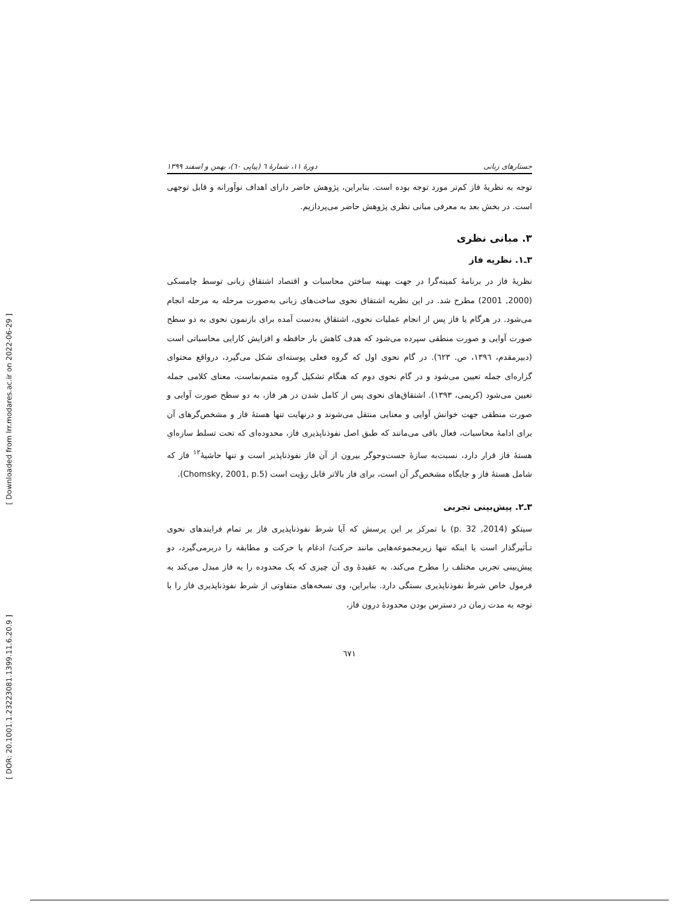[ Downloaded from lrr.modares.ac.ir on 2022-06-29 ]
[ DOR: 20.1001.1.23223081.1399.11.6.20.9 ]
جستارهای زبانی دورهٔ ۱۱، شمارهٔ ٦ (پیاپی ٦٠)، بهمن و اسفند ۱۳۹۹
توجه به نظریهٔ فاز کم‌تر مورد توجه بوده است. بنابراین، پژوهش حاضر دارای اهداف نوآورانه و قابل توجهی است. در بخش بعد به معرفی مبانی نظری پژوهش حاضر می‌پردازیم.
۳. مبانی نظری
۳ـ۱. نظریه فاز
نظریهٔ فاز در برنامهٔ کمینه‌گرا در جهت بهینه ساختن محاسبات و اقتصاد اشتقاق زبانی توسط چامسکی (2000, 2001) مطرح شد. در این نظریه اشتقاق نحوی ساخت‌های زبانی به‌صورت مرحله به مرحله انجام می‌شود. در هرگام یا فاز پس از انجام عملیات نحوی، اشتقاق به‌دست آمده برای بازنمون نحوی به دو سطح صورت آوایی و صورت منطقی سپرده می‌شود که هدف کاهش بار حافظه و افزایش کارایی محاسباتی است (دبیرمقدم، ۱۳۹٦، ص. ٦۲۳). در گام نحوی اول که گروه فعلی پوسته‌ای شکل می‌گیرد، درواقع محتوای گزاره‌ای جمله تعیین می‌شود و در گام نحوی دوم که هنگام تشکیل گروه متمم‌نماست، معنای کلامی جمله تعیین می‌شود (کریمی، ۱۳۹۳). اشتقاق‌های نحوی پس از کامل شدن در هر فاز، به دو سطح صورت آوایی و صورت منطقی جهت خوانش آوایی و معنایی منتقل می‌شوند و درنهایت تنها هستهٔ فاز و مشخص‌گرهای آن برای ادامهٔ محاسبات، فعال باقی می‌مانند که طبق اصل نفوذناپذیری فاز، محدوده‌ای که تحت تسلط سازه‌ایِ هستهٔ فاز قرار دارد، نسبت‌به سازهٔ جست‌وجوگر بیرون از آن فاز نفوذناپذیر است و تنها حاشیهٔ<sup>۱۲</sup> فاز که شامل هستهٔ فاز و جایگاه مشخص‌گر آن است، برای فاز بالاتر قابل رؤیت است (Chomsky, 2001, p.5).
۳ـ۲. پیش‌بینی تجربی
سیتکو (2014, p. 32) با تمرکز بر این پرسش که آیا شرط نفوذناپذیری فاز بر تمام فرایندهای نحوی تـأثیرگذار است یا اینکه تنها زیرمجموعه‌هایی مانند حرکت/ ادغام یا حرکت و مطابقه را دربرمی‌گیرد، دو پیش‌بینی تجربی مختلف را مطرح می‌کند. به عقیدهٔ وی آن چیزی که یک محدوده را به فاز مبدل می‌کند به فرمول خاص شرط نفوذناپذیری بستگی دارد. بنابراین، وی نسخه‌های متفاوتی از شرط نفوذناپذیری فاز را با توجه به مدت زمان در دسترس بودن محدودهٔ درون فاز،
٦۷۱